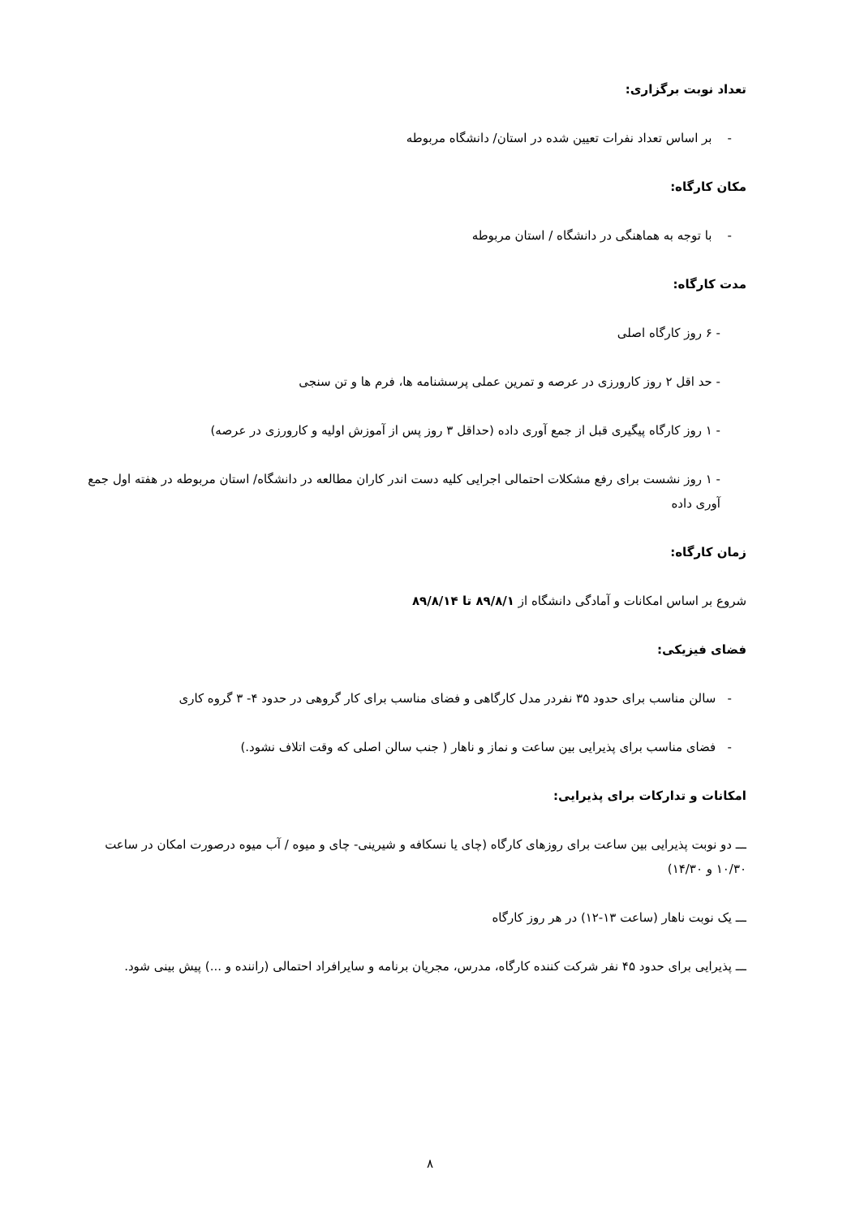تعداد نوبت برگزاری:
- بر اساس تعداد نفرات تعیین شده در استان/ دانشگاه مربوطه
مکان کارگاه:
- با توجه به هماهنگی در دانشگاه / استان مربوطه
مدت کارگاه:
- ۶ روز کارگاه اصلی
- حد اقل ۲ روز کارورزی در عرصه و تمرین عملی پرسشنامه ها، فرم ها و تن سنجی
- ۱ روز کارگاه پیگیری قبل از جمع آوری داده (حداقل ۳ روز پس از آموزش اولیه و کارورزی در عرصه)
- ۱ روز نشست برای رفع مشکلات احتمالی اجرایی کلیه دست اندر کاران مطالعه در دانشگاه/ استان مربوطه در هفته اول جمع آوری داده
زمان کارگاه:
شروع بر اساس امکانات و آمادگی دانشگاه از ۸۹/۸/۱ تا ۸۹/۸/۱۴
فضای فیزیکی:
- سالن مناسب برای حدود ۳۵ نفردر مدل کارگاهی و فضای مناسب برای کار گروهی در حدود ۴- ۳ گروه کاری
- فضای مناسب برای پذیرایی بین ساعت و نماز و ناهار ( جنب سالن اصلی که وقت اتلاف نشود.)
امکانات و تدارکات برای پذیرایی:
ـــ دو نوبت پذیرایی بین ساعت برای روزهای کارگاه (چای یا نسکافه و شیرینی- چای و میوه / آب میوه درصورت امکان در ساعت ۱۰/۳۰ و ۱۴/۳۰)
ـــ یک نوبت ناهار (ساعت ۱۳-۱۲) در هر روز کارگاه
ـــ پذیرایی برای حدود ۴۵ نفر شرکت کننده کارگاه، مدرس، مجریان برنامه و سایرافراد احتمالی (راننده و ...) پیش بینی شود.
۸